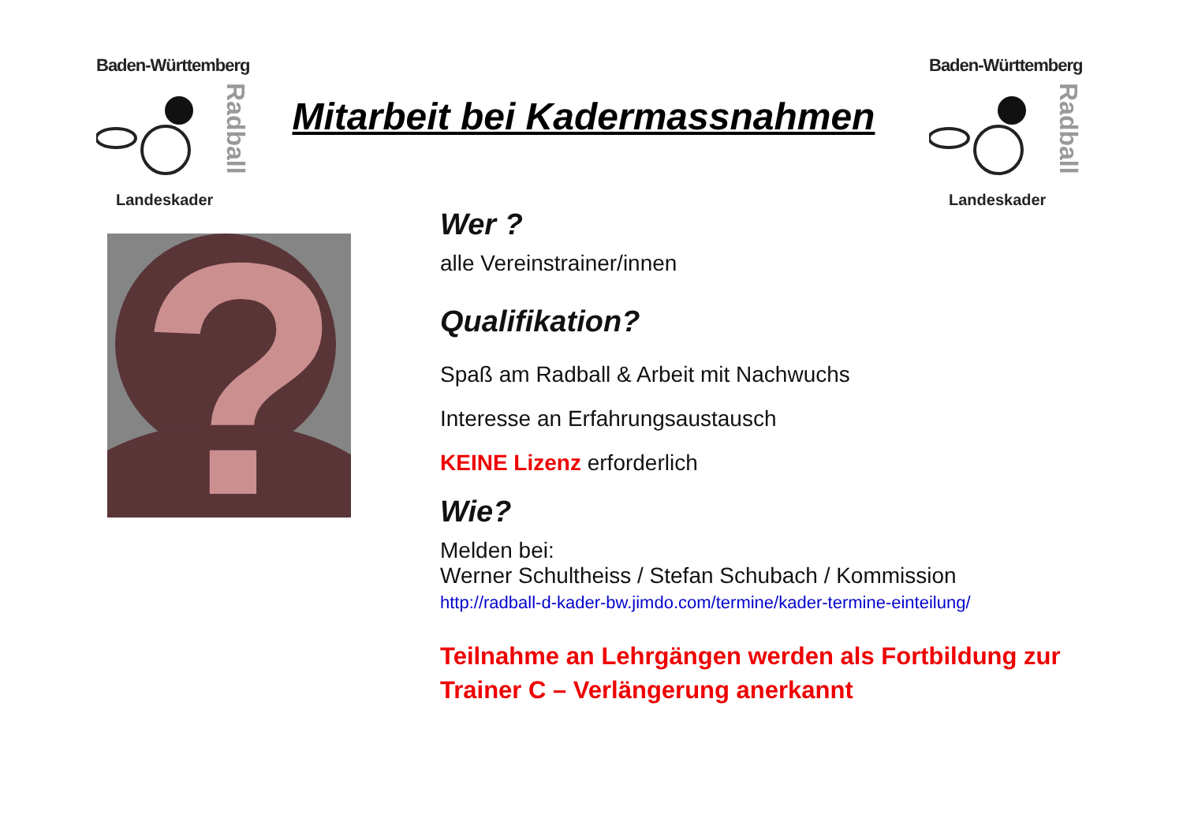Baden-Württemberg
Radball
Landeskader
Baden-Württemberg
Radball
Landeskader
Mitarbeit bei Kadermassnahmen
?
Wer ?
alle Vereinstrainer/innen
Qualifikation?
Spaß am Radball & Arbeit mit Nachwuchs
Interesse an Erfahrungsaustausch
KEINE Lizenz erforderlich
Wie?
Melden bei:
Werner Schultheiss / Stefan Schubach / Kommission
http://radball-d-kader-bw.jimdo.com/termine/kader-termine-einteilung/
Teilnahme an Lehrgängen werden als Fortbildung zur Trainer C – Verlängerung anerkannt